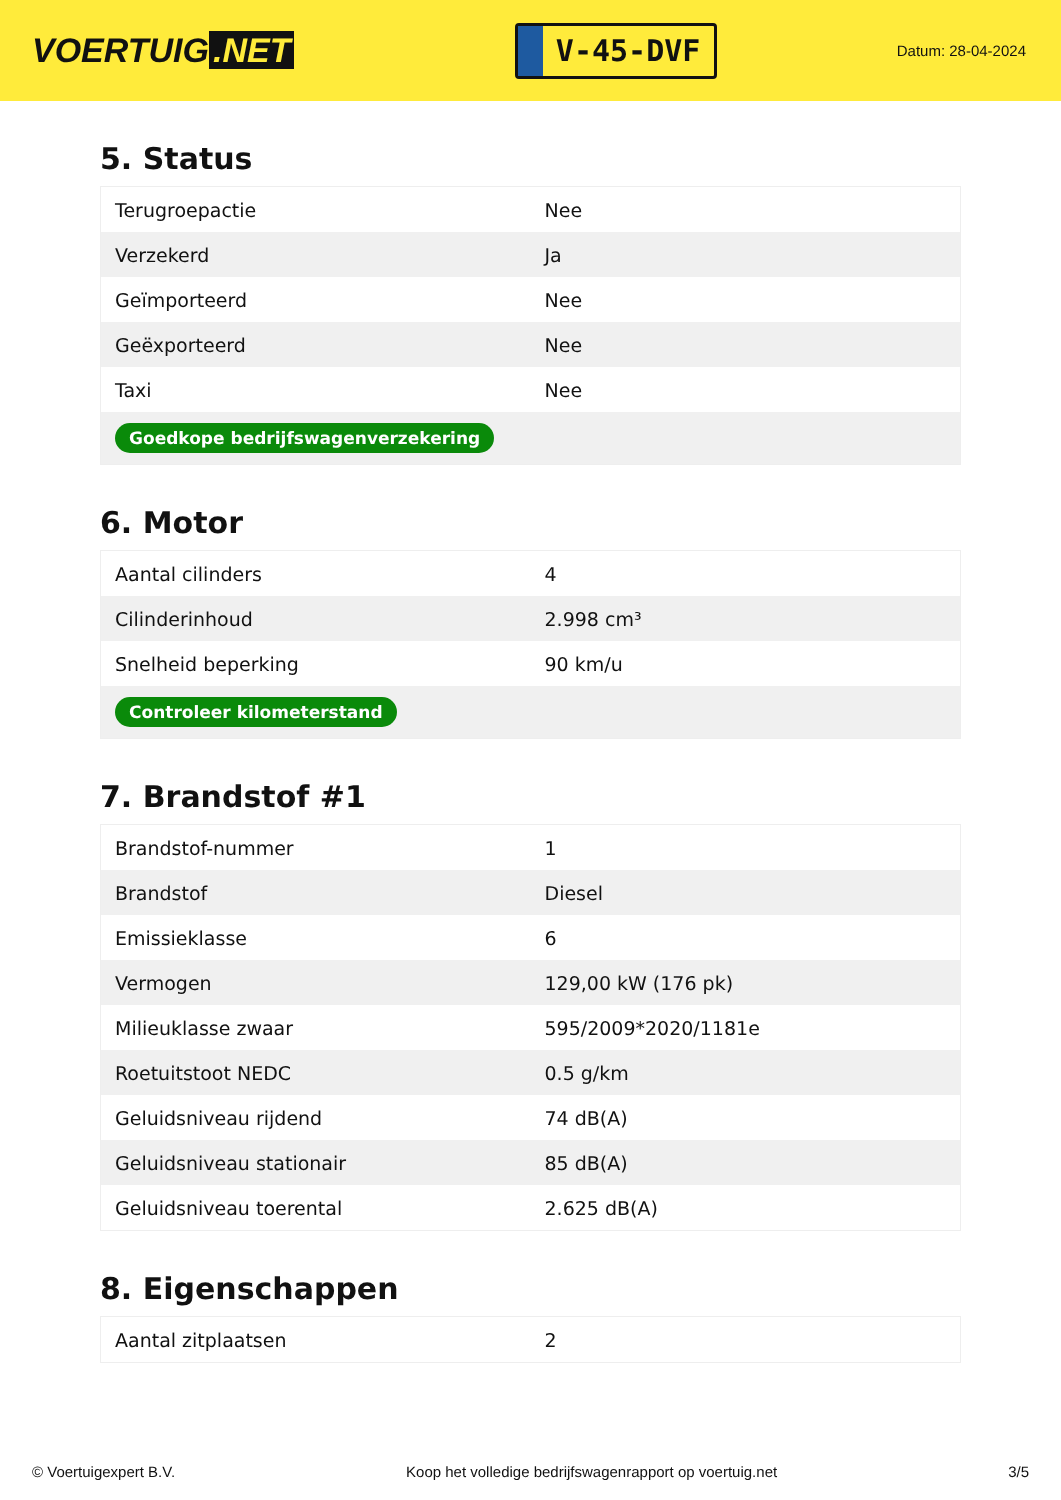VOERTUIG.NET
V-45-DVF
Datum: 28-04-2024
5. Status
| Terugroepactie | Nee |
| Verzekerd | Ja |
| Geïmporteerd | Nee |
| Geëxporteerd | Nee |
| Taxi | Nee |
| Goedkope bedrijfswagenverzekering | |
6. Motor
| Aantal cilinders | 4 |
| Cilinderinhoud | 2.998 cm³ |
| Snelheid beperking | 90 km/u |
| Controleer kilometerstand | |
7. Brandstof #1
| Brandstof-nummer | 1 |
| Brandstof | Diesel |
| Emissieklasse | 6 |
| Vermogen | 129,00 kW (176 pk) |
| Milieuklasse zwaar | 595/2009*2020/1181e |
| Roetuitstoot NEDC | 0.5 g/km |
| Geluidsniveau rijdend | 74 dB(A) |
| Geluidsniveau stationair | 85 dB(A) |
| Geluidsniveau toerental | 2.625 dB(A) |
8. Eigenschappen
| Aantal zitplaatsen | 2 |
© Voertuigexpert B.V. Koop het volledige bedrijfswagenrapport op voertuig.net 3/5